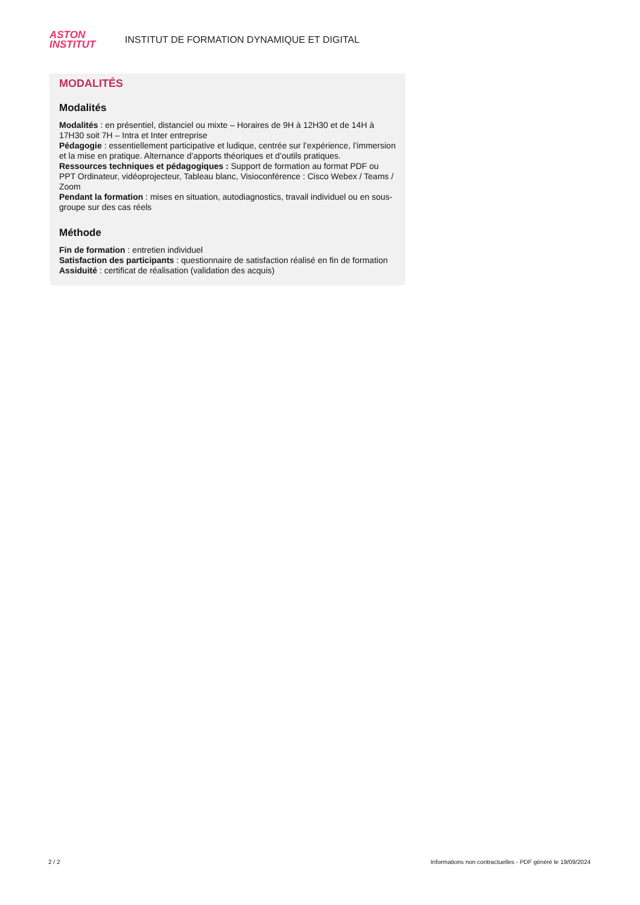ASTON
INSTITUT
INSTITUT DE FORMATION DYNAMIQUE ET DIGITAL
MODALITÉS
Modalités
Modalités : en présentiel, distanciel ou mixte – Horaires de 9H à 12H30 et de 14H à 17H30 soit 7H – Intra et Inter entreprise
Pédagogie : essentiellement participative et ludique, centrée sur l’expérience, l’immersion et la mise en pratique. Alternance d’apports théoriques et d’outils pratiques.
Ressources techniques et pédagogiques : Support de formation au format PDF ou PPT Ordinateur, vidéoprojecteur, Tableau blanc, Visioconférence : Cisco Webex / Teams / Zoom
Pendant la formation : mises en situation, autodiagnostics, travail individuel ou en sous-groupe sur des cas réels
Méthode
Fin de formation : entretien individuel
Satisfaction des participants : questionnaire de satisfaction réalisé en fin de formation
Assiduité : certificat de réalisation (validation des acquis)
2 / 2 Informations non contractuelles - PDF généré le 19/09/2024